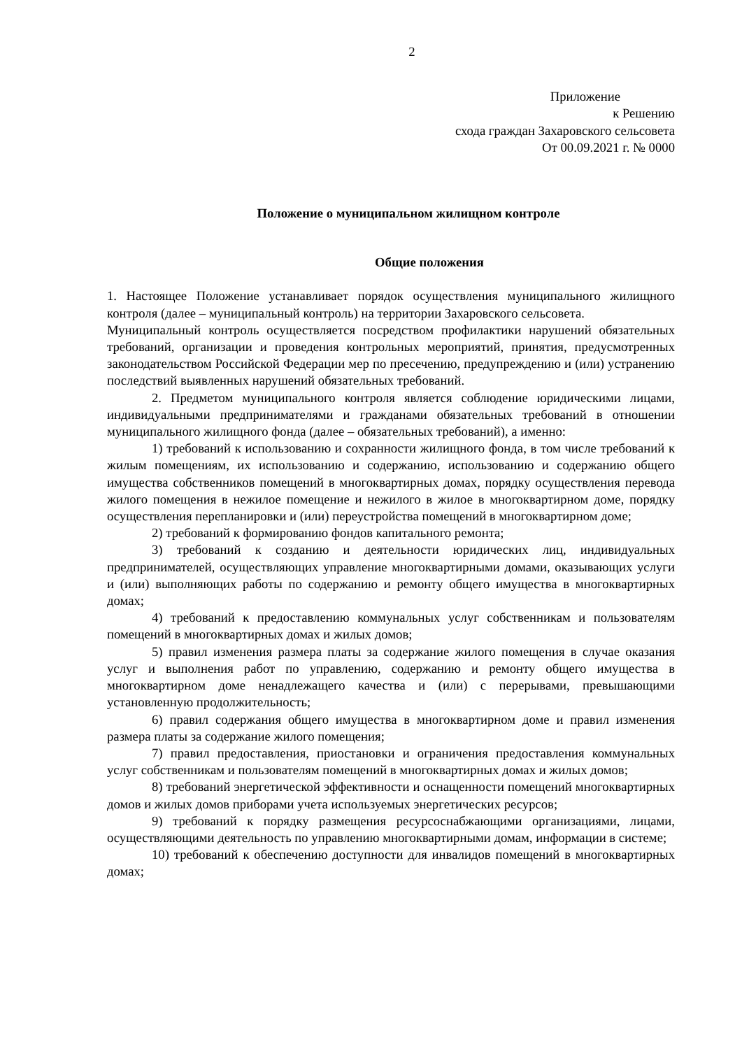2
Приложение
к Решению
схода граждан Захаровского сельсовета
От 00.09.2021 г. № 0000
Положение о муниципальном жилищном контроле
Общие положения
1. Настоящее Положение устанавливает порядок осуществления муниципального жилищного контроля (далее – муниципальный контроль) на территории Захаровского сельсовета.
Муниципальный контроль осуществляется посредством профилактики нарушений обязательных требований, организации и проведения контрольных мероприятий, принятия, предусмотренных законодательством Российской Федерации мер по пресечению, предупреждению и (или) устранению последствий выявленных нарушений обязательных требований.
2. Предметом муниципального контроля является соблюдение юридическими лицами, индивидуальными предпринимателями и гражданами обязательных требований в отношении муниципального жилищного фонда (далее – обязательных требований), а именно:
1) требований к использованию и сохранности жилищного фонда, в том числе требований к жилым помещениям, их использованию и содержанию, использованию и содержанию общего имущества собственников помещений в многоквартирных домах, порядку осуществления перевода жилого помещения в нежилое помещение и нежилого в жилое в многоквартирном доме, порядку осуществления перепланировки и (или) переустройства помещений в многоквартирном доме;
2) требований к формированию фондов капитального ремонта;
3) требований к созданию и деятельности юридических лиц, индивидуальных предпринимателей, осуществляющих управление многоквартирными домами, оказывающих услуги и (или) выполняющих работы по содержанию и ремонту общего имущества в многоквартирных домах;
4) требований к предоставлению коммунальных услуг собственникам и пользователям помещений в многоквартирных домах и жилых домов;
5) правил изменения размера платы за содержание жилого помещения в случае оказания услуг и выполнения работ по управлению, содержанию и ремонту общего имущества в многоквартирном доме ненадлежащего качества и (или) с перерывами, превышающими установленную продолжительность;
6) правил содержания общего имущества в многоквартирном доме и правил изменения размера платы за содержание жилого помещения;
7) правил предоставления, приостановки и ограничения предоставления коммунальных услуг собственникам и пользователям помещений в многоквартирных домах и жилых домов;
8) требований энергетической эффективности и оснащенности помещений многоквартирных домов и жилых домов приборами учета используемых энергетических ресурсов;
9) требований к порядку размещения ресурсоснабжающими организациями, лицами, осуществляющими деятельность по управлению многоквартирными домам, информации в системе;
10) требований к обеспечению доступности для инвалидов помещений в многоквартирных домах;